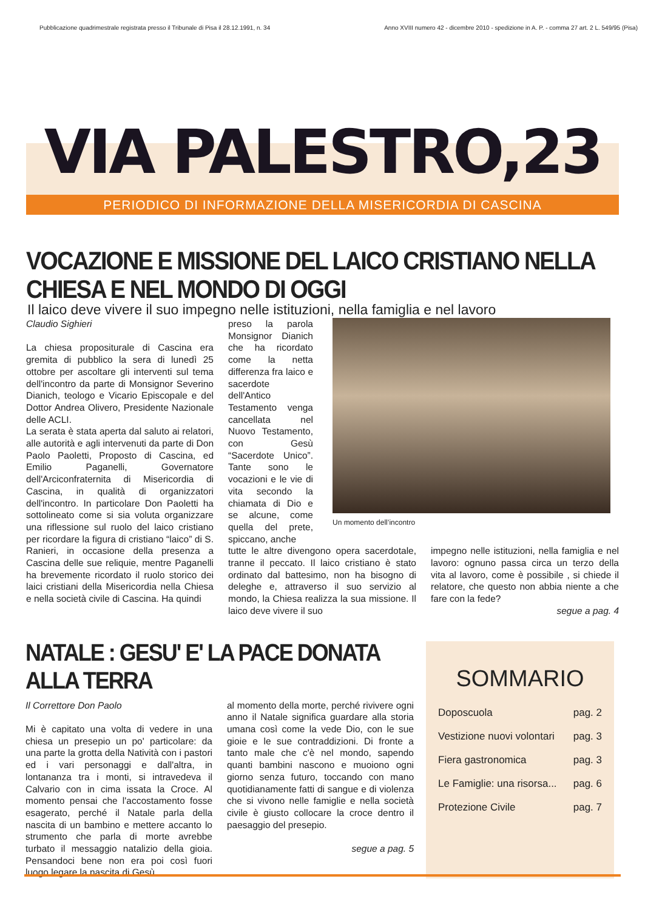Pubblicazione quadrimestrale registrata presso il Tribunale di Pisa il 28.12.1991, n. 34 Anno XVIII numero 42 - dicembre 2010 - spedizione in A. P. - comma 27 art. 2 L. 549/95 (Pisa)
VIA PALESTRO,23
PERIODICO DI INFORMAZIONE DELLA MISERICORDIA DI CASCINA
VOCAZIONE E MISSIONE DEL LAICO CRISTIANO NELLA CHIESA E NEL MONDO DI OGGI
Il laico deve vivere il suo impegno nelle istituzioni, nella famiglia e nel lavoro
Claudio Sighieri
La chiesa propositurale di Cascina era gremita di pubblico la sera di lunedì 25 ottobre per ascoltare gli interventi sul tema dell'incontro da parte di Monsignor Severino Dianich, teologo e Vicario Episcopale e del Dottor Andrea Olivero, Presidente Nazionale delle ACLI.
La serata è stata aperta dal saluto ai relatori, alle autorità e agli intervenuti da parte di Don Paolo Paoletti, Proposto di Cascina, ed Emilio Paganelli, Governatore dell'Arciconfraternita di Misericordia di Cascina, in qualità di organizzatori dell'incontro. In particolare Don Paoletti ha sottolineato come si sia voluta organizzare una riflessione sul ruolo del laico cristiano per ricordare la figura di cristiano “laico” di S. Ranieri, in occasione della presenza a Cascina delle sue reliquie, mentre Paganelli ha brevemente ricordato il ruolo storico dei laici cristiani della Misericordia nella Chiesa e nella società civile di Cascina. Ha quindi
preso la parola Monsignor Dianich che ha ricordato come la netta differenza fra laico e sacerdote dell'Antico Testamento venga cancellata nel Nuovo Testamento, con Gesù “Sacerdote Unico”. Tante sono le vocazioni e le vie di vita secondo la chiamata di Dio e se alcune, come quella del prete, spiccano, anche
Un momento dell’incontro
tutte le altre divengono opera sacerdotale, tranne il peccato. Il laico cristiano è stato ordinato dal battesimo, non ha bisogno di deleghe e, attraverso il suo servizio al mondo, la Chiesa realizza la sua missione. Il laico deve vivere il suo
impegno nelle istituzioni, nella famiglia e nel lavoro: ognuno passa circa un terzo della vita al lavoro, come è possibile , si chiede il relatore, che questo non abbia niente a che fare con la fede?
segue a pag. 4
NATALE : GESU' E' LA PACE DONATA ALLA TERRA
Il Correttore Don Paolo
Mi è capitato una volta di vedere in una chiesa un presepio un po' particolare: da una parte la grotta della Natività con i pastori ed i vari personaggi e dall'altra, in lontananza tra i monti, si intravedeva il Calvario con in cima issata la Croce. Al momento pensai che l'accostamento fosse esagerato, perché il Natale parla della nascita di un bambino e mettere accanto lo strumento che parla di morte avrebbe turbato il messaggio natalizio della gioia. Pensandoci bene non era poi così fuori luogo legare la nascita di Gesù
al momento della morte, perché rivivere ogni anno il Natale significa guardare alla storia umana così come la vede Dio, con le sue gioie e le sue contraddizioni. Di fronte a tanto male che c'è nel mondo, sapendo quanti bambini nascono e muoiono ogni giorno senza futuro, toccando con mano quotidianamente fatti di sangue e di violenza che si vivono nelle famiglie e nella società civile è giusto collocare la croce dentro il paesaggio del presepio.
segue a pag. 5
SOMMARIO
Doposcuola pag. 2
Vestizione nuovi volontari pag. 3
Fiera gastronomica pag. 3
Le Famiglie: una risorsa... pag. 6
Protezione Civile pag. 7